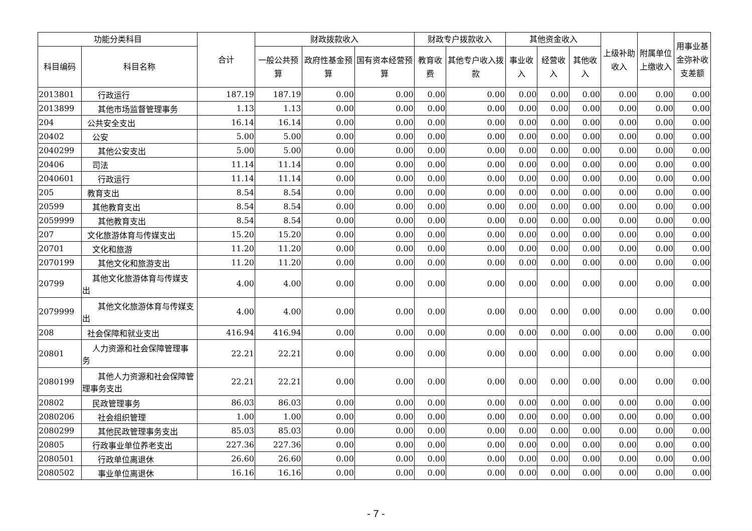| 功能分类科目 | | 合计 | 财政拨款收入 | | | 财政专户拨款收入 | | 其他资金收入 | | | 上级补助收入 | 附属单位上缴收入 | 用事业基金弥补收支差额 |
| --- | --- | --- | --- | --- | --- | --- | --- | --- | --- | --- | --- | --- | --- |
| 科目编码 | 科目名称 | | 一般公共预算 | 政府性基金预算 | 国有资本经营预算 | 教育收费 | 其他专户收入拨款 | 事业收入 | 经营收入 | 其他收入 | | | |
| 2013801 | 行政运行 | 187.19 | 187.19 | 0.00 | 0.00 | 0.00 | 0.00 | 0.00 | 0.00 | 0.00 | 0.00 | 0.00 | 0.00 |
| 2013899 | 其他市场监督管理事务 | 1.13 | 1.13 | 0.00 | 0.00 | 0.00 | 0.00 | 0.00 | 0.00 | 0.00 | 0.00 | 0.00 | 0.00 |
| 204 | 公共安全支出 | 16.14 | 16.14 | 0.00 | 0.00 | 0.00 | 0.00 | 0.00 | 0.00 | 0.00 | 0.00 | 0.00 | 0.00 |
| 20402 | 公安 | 5.00 | 5.00 | 0.00 | 0.00 | 0.00 | 0.00 | 0.00 | 0.00 | 0.00 | 0.00 | 0.00 | 0.00 |
| 2040299 | 其他公安支出 | 5.00 | 5.00 | 0.00 | 0.00 | 0.00 | 0.00 | 0.00 | 0.00 | 0.00 | 0.00 | 0.00 | 0.00 |
| 20406 | 司法 | 11.14 | 11.14 | 0.00 | 0.00 | 0.00 | 0.00 | 0.00 | 0.00 | 0.00 | 0.00 | 0.00 | 0.00 |
| 2040601 | 行政运行 | 11.14 | 11.14 | 0.00 | 0.00 | 0.00 | 0.00 | 0.00 | 0.00 | 0.00 | 0.00 | 0.00 | 0.00 |
| 205 | 教育支出 | 8.54 | 8.54 | 0.00 | 0.00 | 0.00 | 0.00 | 0.00 | 0.00 | 0.00 | 0.00 | 0.00 | 0.00 |
| 20599 | 其他教育支出 | 8.54 | 8.54 | 0.00 | 0.00 | 0.00 | 0.00 | 0.00 | 0.00 | 0.00 | 0.00 | 0.00 | 0.00 |
| 2059999 | 其他教育支出 | 8.54 | 8.54 | 0.00 | 0.00 | 0.00 | 0.00 | 0.00 | 0.00 | 0.00 | 0.00 | 0.00 | 0.00 |
| 207 | 文化旅游体育与传媒支出 | 15.20 | 15.20 | 0.00 | 0.00 | 0.00 | 0.00 | 0.00 | 0.00 | 0.00 | 0.00 | 0.00 | 0.00 |
| 20701 | 文化和旅游 | 11.20 | 11.20 | 0.00 | 0.00 | 0.00 | 0.00 | 0.00 | 0.00 | 0.00 | 0.00 | 0.00 | 0.00 |
| 2070199 | 其他文化和旅游支出 | 11.20 | 11.20 | 0.00 | 0.00 | 0.00 | 0.00 | 0.00 | 0.00 | 0.00 | 0.00 | 0.00 | 0.00 |
| 20799 | 其他文化旅游体育与传媒支出 | 4.00 | 4.00 | 0.00 | 0.00 | 0.00 | 0.00 | 0.00 | 0.00 | 0.00 | 0.00 | 0.00 | 0.00 |
| 2079999 | 其他文化旅游体育与传媒支出 | 4.00 | 4.00 | 0.00 | 0.00 | 0.00 | 0.00 | 0.00 | 0.00 | 0.00 | 0.00 | 0.00 | 0.00 |
| 208 | 社会保障和就业支出 | 416.94 | 416.94 | 0.00 | 0.00 | 0.00 | 0.00 | 0.00 | 0.00 | 0.00 | 0.00 | 0.00 | 0.00 |
| 20801 | 人力资源和社会保障管理事务 | 22.21 | 22.21 | 0.00 | 0.00 | 0.00 | 0.00 | 0.00 | 0.00 | 0.00 | 0.00 | 0.00 | 0.00 |
| 2080199 | 其他人力资源和社会保障管理事务支出 | 22.21 | 22.21 | 0.00 | 0.00 | 0.00 | 0.00 | 0.00 | 0.00 | 0.00 | 0.00 | 0.00 | 0.00 |
| 20802 | 民政管理事务 | 86.03 | 86.03 | 0.00 | 0.00 | 0.00 | 0.00 | 0.00 | 0.00 | 0.00 | 0.00 | 0.00 | 0.00 |
| 2080206 | 社会组织管理 | 1.00 | 1.00 | 0.00 | 0.00 | 0.00 | 0.00 | 0.00 | 0.00 | 0.00 | 0.00 | 0.00 | 0.00 |
| 2080299 | 其他民政管理事务支出 | 85.03 | 85.03 | 0.00 | 0.00 | 0.00 | 0.00 | 0.00 | 0.00 | 0.00 | 0.00 | 0.00 | 0.00 |
| 20805 | 行政事业单位养老支出 | 227.36 | 227.36 | 0.00 | 0.00 | 0.00 | 0.00 | 0.00 | 0.00 | 0.00 | 0.00 | 0.00 | 0.00 |
| 2080501 | 行政单位离退休 | 26.60 | 26.60 | 0.00 | 0.00 | 0.00 | 0.00 | 0.00 | 0.00 | 0.00 | 0.00 | 0.00 | 0.00 |
| 2080502 | 事业单位离退休 | 16.16 | 16.16 | 0.00 | 0.00 | 0.00 | 0.00 | 0.00 | 0.00 | 0.00 | 0.00 | 0.00 | 0.00 |
- 7 -